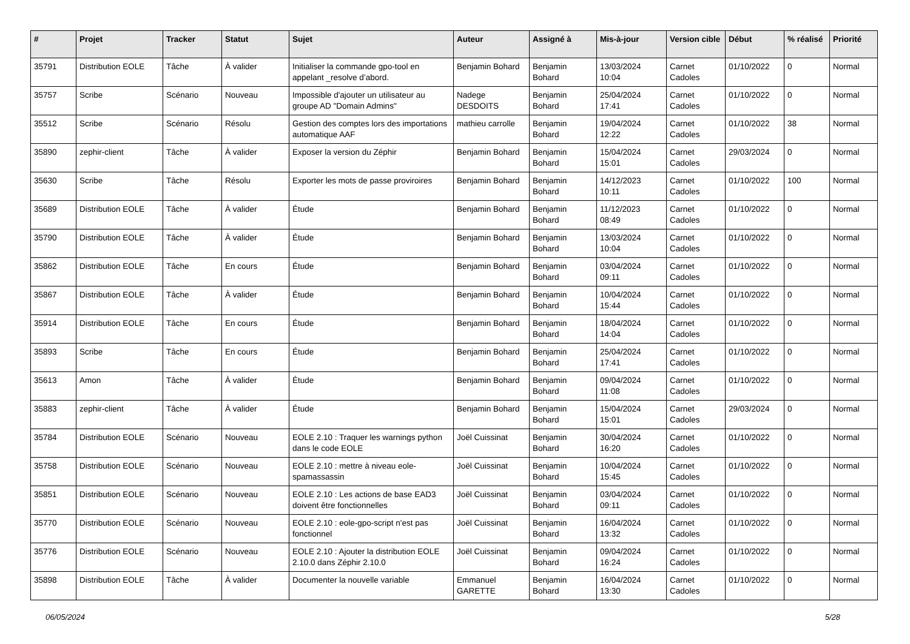| # | Projet | Tracker | Statut | Sujet | Auteur | Assigné à | Mis-à-jour | Version cible | Début | % réalisé | Priorité |
| --- | --- | --- | --- | --- | --- | --- | --- | --- | --- | --- | --- |
| 35791 | Distribution EOLE | Tâche | À valider | Initialiser la commande gpo-tool en appelant _resolve d’abord. | Benjamin Bohard | Benjamin Bohard | 13/03/2024 10:04 | Carnet Cadoles | 01/10/2022 | 0 | Normal |
| 35757 | Scribe | Scénario | Nouveau | Impossible d'ajouter un utilisateur au groupe AD "Domain Admins" | Nadege DESDOITS | Benjamin Bohard | 25/04/2024 17:41 | Carnet Cadoles | 01/10/2022 | 0 | Normal |
| 35512 | Scribe | Scénario | Résolu | Gestion des comptes lors des importations automatique AAF | mathieu carrolle | Benjamin Bohard | 19/04/2024 12:22 | Carnet Cadoles | 01/10/2022 | 38 | Normal |
| 35890 | zephir-client | Tâche | À valider | Exposer la version du Zéphir | Benjamin Bohard | Benjamin Bohard | 15/04/2024 15:01 | Carnet Cadoles | 29/03/2024 | 0 | Normal |
| 35630 | Scribe | Tâche | Résolu | Exporter les mots de passe proviroires | Benjamin Bohard | Benjamin Bohard | 14/12/2023 10:11 | Carnet Cadoles | 01/10/2022 | 100 | Normal |
| 35689 | Distribution EOLE | Tâche | À valider | Étude | Benjamin Bohard | Benjamin Bohard | 11/12/2023 08:49 | Carnet Cadoles | 01/10/2022 | 0 | Normal |
| 35790 | Distribution EOLE | Tâche | À valider | Étude | Benjamin Bohard | Benjamin Bohard | 13/03/2024 10:04 | Carnet Cadoles | 01/10/2022 | 0 | Normal |
| 35862 | Distribution EOLE | Tâche | En cours | Étude | Benjamin Bohard | Benjamin Bohard | 03/04/2024 09:11 | Carnet Cadoles | 01/10/2022 | 0 | Normal |
| 35867 | Distribution EOLE | Tâche | À valider | Étude | Benjamin Bohard | Benjamin Bohard | 10/04/2024 15:44 | Carnet Cadoles | 01/10/2022 | 0 | Normal |
| 35914 | Distribution EOLE | Tâche | En cours | Étude | Benjamin Bohard | Benjamin Bohard | 18/04/2024 14:04 | Carnet Cadoles | 01/10/2022 | 0 | Normal |
| 35893 | Scribe | Tâche | En cours | Étude | Benjamin Bohard | Benjamin Bohard | 25/04/2024 17:41 | Carnet Cadoles | 01/10/2022 | 0 | Normal |
| 35613 | Amon | Tâche | À valider | Étude | Benjamin Bohard | Benjamin Bohard | 09/04/2024 11:08 | Carnet Cadoles | 01/10/2022 | 0 | Normal |
| 35883 | zephir-client | Tâche | À valider | Étude | Benjamin Bohard | Benjamin Bohard | 15/04/2024 15:01 | Carnet Cadoles | 29/03/2024 | 0 | Normal |
| 35784 | Distribution EOLE | Scénario | Nouveau | EOLE 2.10 : Traquer les warnings python dans le code EOLE | Joël Cuissinat | Benjamin Bohard | 30/04/2024 16:20 | Carnet Cadoles | 01/10/2022 | 0 | Normal |
| 35758 | Distribution EOLE | Scénario | Nouveau | EOLE 2.10 : mettre à niveau eole-spamassassin | Joël Cuissinat | Benjamin Bohard | 10/04/2024 15:45 | Carnet Cadoles | 01/10/2022 | 0 | Normal |
| 35851 | Distribution EOLE | Scénario | Nouveau | EOLE 2.10 : Les actions de base EAD3 doivent être fonctionnelles | Joël Cuissinat | Benjamin Bohard | 03/04/2024 09:11 | Carnet Cadoles | 01/10/2022 | 0 | Normal |
| 35770 | Distribution EOLE | Scénario | Nouveau | EOLE 2.10 : eole-gpo-script n'est pas fonctionnel | Joël Cuissinat | Benjamin Bohard | 16/04/2024 13:32 | Carnet Cadoles | 01/10/2022 | 0 | Normal |
| 35776 | Distribution EOLE | Scénario | Nouveau | EOLE 2.10 : Ajouter la distribution EOLE 2.10.0 dans Zéphir 2.10.0 | Joël Cuissinat | Benjamin Bohard | 09/04/2024 16:24 | Carnet Cadoles | 01/10/2022 | 0 | Normal |
| 35898 | Distribution EOLE | Tâche | À valider | Documenter la nouvelle variable | Emmanuel GARETTE | Benjamin Bohard | 16/04/2024 13:30 | Carnet Cadoles | 01/10/2022 | 0 | Normal |
06/05/2024 5/28